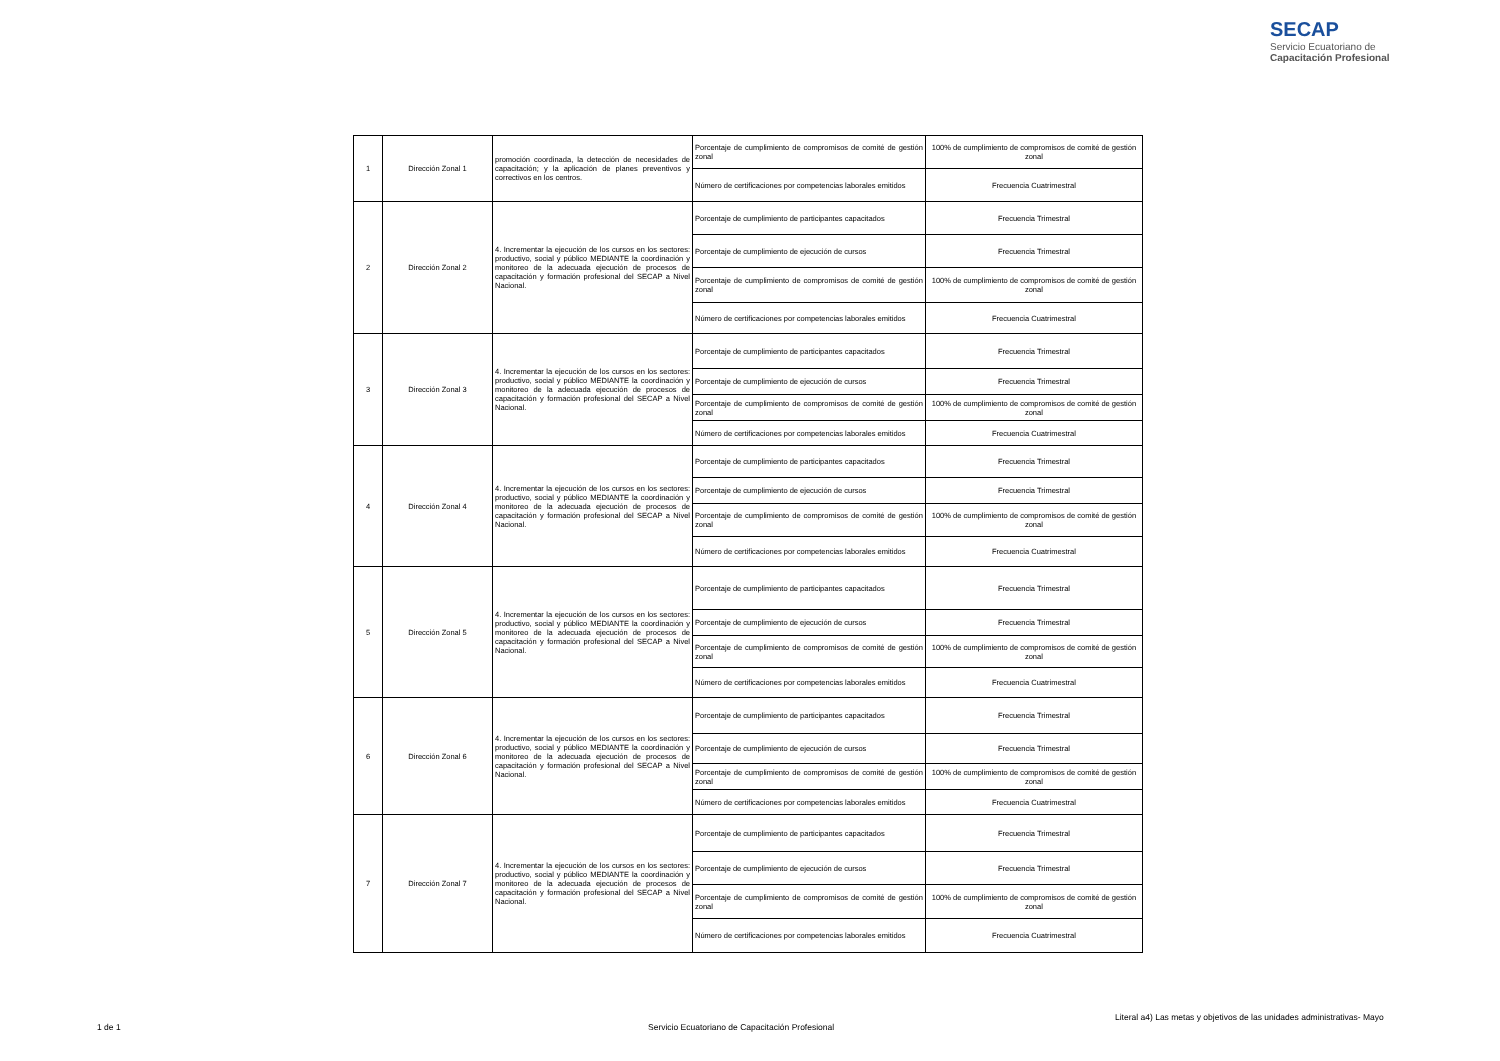SECAP
Servicio Ecuatoriano de
Capacitación Profesional
| 1 | Dirección Zonal 1 | promoción coordinada, la detección de necesidades de capacitación; y la aplicación de planes preventivos y correctivos en los centros. | Porcentaje de cumplimiento de compromisos de comité de gestión zonal | 100% de cumplimiento de compromisos de comité de gestión zonal |
| | | | Número de certificaciones por competencias laborales emitidos | Frecuencia Cuatrimestral |
| 2 | Dirección Zonal 2 | 4. Incrementar la ejecución de los cursos en los sectores: productivo, social y público MEDIANTE la coordinación y monitoreo de la adecuada ejecución de procesos de capacitación y formación profesional del SECAP a Nivel Nacional. | Porcentaje de cumplimiento de participantes capacitados | Frecuencia Trimestral |
| | | | Porcentaje de cumplimiento de ejecución de cursos | Frecuencia Trimestral |
| | | | Porcentaje de cumplimiento de compromisos de comité de gestión zonal | 100% de cumplimiento de compromisos de comité de gestión zonal |
| | | | Número de certificaciones por competencias laborales emitidos | Frecuencia Cuatrimestral |
| 3 | Dirección Zonal 3 | 4. Incrementar la ejecución de los cursos en los sectores: productivo, social y público MEDIANTE la coordinación y monitoreo de la adecuada ejecución de procesos de capacitación y formación profesional del SECAP a Nivel Nacional. | Porcentaje de cumplimiento de participantes capacitados | Frecuencia Trimestral |
| | | | Porcentaje de cumplimiento de ejecución de cursos | Frecuencia Trimestral |
| | | | Porcentaje de cumplimiento de compromisos de comité de gestión zonal | 100% de cumplimiento de compromisos de comité de gestión zonal |
| | | | Número de certificaciones por competencias laborales emitidos | Frecuencia Cuatrimestral |
| 4 | Dirección Zonal 4 | 4. Incrementar la ejecución de los cursos en los sectores: productivo, social y público MEDIANTE la coordinación y monitoreo de la adecuada ejecución de procesos de capacitación y formación profesional del SECAP a Nivel Nacional. | Porcentaje de cumplimiento de participantes capacitados | Frecuencia Trimestral |
| | | | Porcentaje de cumplimiento de ejecución de cursos | Frecuencia Trimestral |
| | | | Porcentaje de cumplimiento de compromisos de comité de gestión zonal | 100% de cumplimiento de compromisos de comité de gestión zonal |
| | | | Número de certificaciones por competencias laborales emitidos | Frecuencia Cuatrimestral |
| 5 | Dirección Zonal 5 | 4. Incrementar la ejecución de los cursos en los sectores: productivo, social y público MEDIANTE la coordinación y monitoreo de la adecuada ejecución de procesos de capacitación y formación profesional del SECAP a Nivel Nacional. | Porcentaje de cumplimiento de participantes capacitados | Frecuencia Trimestral |
| | | | Porcentaje de cumplimiento de ejecución de cursos | Frecuencia Trimestral |
| | | | Porcentaje de cumplimiento de compromisos de comité de gestión zonal | 100% de cumplimiento de compromisos de comité de gestión zonal |
| | | | Número de certificaciones por competencias laborales emitidos | Frecuencia Cuatrimestral |
| 6 | Dirección Zonal 6 | 4. Incrementar la ejecución de los cursos en los sectores: productivo, social y público MEDIANTE la coordinación y monitoreo de la adecuada ejecución de procesos de capacitación y formación profesional del SECAP a Nivel Nacional. | Porcentaje de cumplimiento de participantes capacitados | Frecuencia Trimestral |
| | | | Porcentaje de cumplimiento de ejecución de cursos | Frecuencia Trimestral |
| | | | Porcentaje de cumplimiento de compromisos de comité de gestión zonal | 100% de cumplimiento de compromisos de comité de gestión zonal |
| | | | Número de certificaciones por competencias laborales emitidos | Frecuencia Cuatrimestral |
| 7 | Dirección Zonal 7 | 4. Incrementar la ejecución de los cursos en los sectores: productivo, social y público MEDIANTE la coordinación y monitoreo de la adecuada ejecución de procesos de capacitación y formación profesional del SECAP a Nivel Nacional. | Porcentaje de cumplimiento de participantes capacitados | Frecuencia Trimestral |
| | | | Porcentaje de cumplimiento de ejecución de cursos | Frecuencia Trimestral |
| | | | Porcentaje de cumplimiento de compromisos de comité de gestión zonal | 100% de cumplimiento de compromisos de comité de gestión zonal |
| | | | Número de certificaciones por competencias laborales emitidos | Frecuencia Cuatrimestral |
Literal a4) Las metas y objetivos de las unidades administrativas- Mayo
1 de 1
Servicio Ecuatoriano de Capacitación Profesional